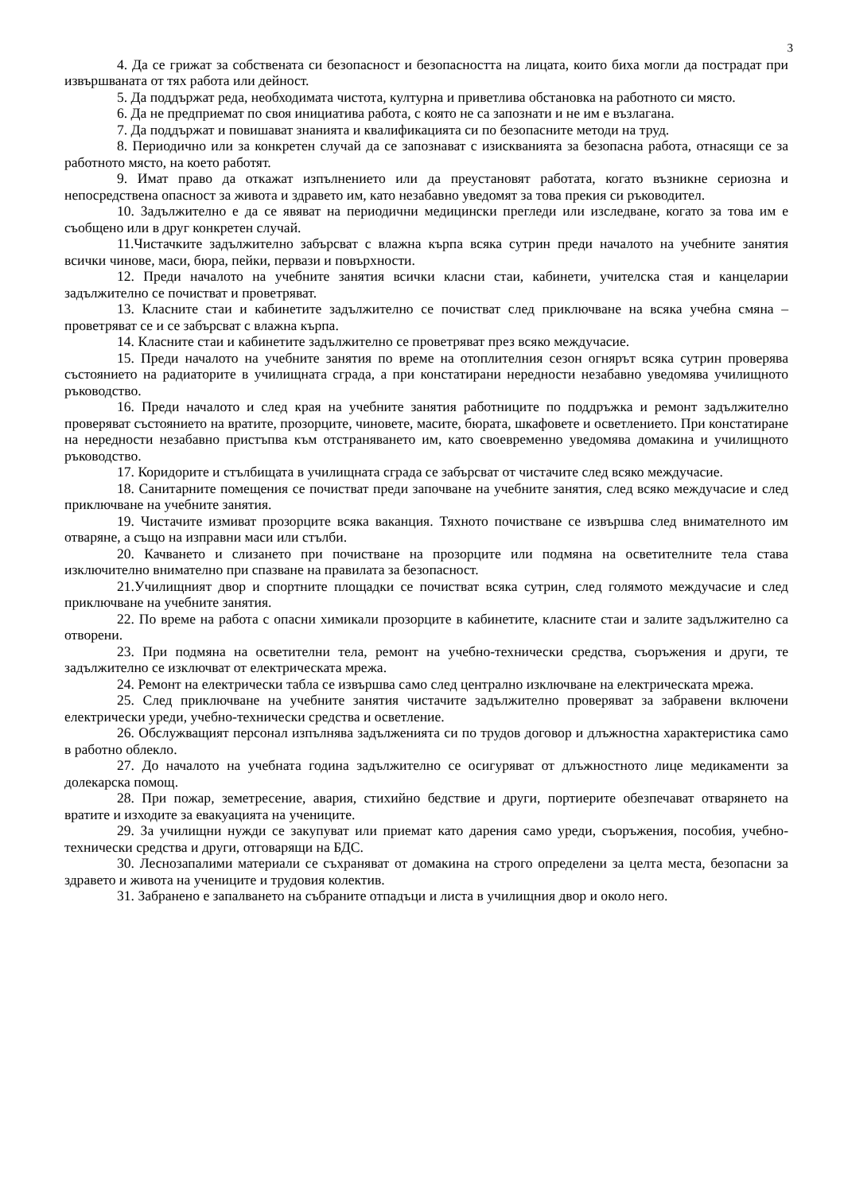3
4. Да се грижат за собствената си безопасност и безопасността на лицата, които биха могли да пострадат при извършваната от тях работа или дейност.
5. Да поддържат реда, необходимата чистота, културна и приветлива обстановка на работното си място.
6. Да не предприемат по своя инициатива работа, с която не са запознати и не им е възлагана.
7. Да поддържат и повишават знанията и квалификацията си по безопасните методи на труд.
8. Периодично или за конкретен случай да се запознават с изискванията за безопасна работа, отнасящи се за работното място, на което работят.
9. Имат право да откажат изпълнението или да преустановят работата, когато възникне сериозна и непосредствена опасност за живота и здравето им, като незабавно уведомят за това прекия си ръководител.
10. Задължително е да се явяват на периодични медицински прегледи или изследване, когато за това им е съобщено или в друг конкретен случай.
11.Чистачките задължително забърсват с влажна кърпа всяка сутрин преди началото на учебните занятия всички чинове, маси, бюра, пейки, первази и повърхности.
12. Преди началото на учебните занятия всички класни стаи, кабинети, учителска стая и канцеларии задължително се почистват и проветряват.
13. Класните стаи и кабинетите задължително се почистват след приключване на всяка учебна смяна – проветряват се и се забърсват с влажна кърпа.
14. Класните стаи и кабинетите задължително се проветряват през всяко междучасие.
15. Преди началото на учебните занятия по време на отоплителния сезон огнярът всяка сутрин проверява състоянието на радиаторите в училищната сграда, а при констатирани нередности незабавно уведомява училищното ръководство.
16. Преди началото и след края на учебните занятия работниците по поддръжка и ремонт задължително проверяват състоянието на вратите, прозорците, чиновете, масите, бюрата, шкафовете и осветлението. При констатиране на нередности незабавно пристъпва към отстраняването им, като своевременно уведомява домакина и училищното ръководство.
17. Коридорите и стълбищата в училищната сграда се забърсват от чистачите след всяко междучасие.
18. Санитарните помещения се почистват преди започване на учебните занятия, след всяко междучасие и след приключване на учебните занятия.
19. Чистачите измиват прозорците всяка ваканция. Тяхното почистване се извършва след внимателното им отваряне, а също на изправни маси или стълби.
20. Качването и слизането при почистване на прозорците или подмяна на осветителните тела става изключително внимателно при спазване на правилата за безопасност.
21.Училищният двор и спортните площадки се почистват всяка сутрин, след голямото междучасие и след приключване на учебните занятия.
22. По време на работа с опасни химикали прозорците в кабинетите, класните стаи и залите задължително са отворени.
23. При подмяна на осветителни тела, ремонт на учебно-технически средства, съоръжения и други, те задължително се изключват от електрическата мрежа.
24. Ремонт на електрически табла се извършва само след централно изключване на електрическата мрежа.
25. След приключване на учебните занятия чистачите задължително проверяват за забравени включени електрически уреди, учебно-технически средства и осветление.
26. Обслужващият персонал изпълнява задълженията си по трудов договор и длъжностна характеристика само в работно облекло.
27. До началото на учебната година задължително се осигуряват от длъжностното лице медикаменти за долекарска помощ.
28. При пожар, земетресение, авария, стихийно бедствие и други, портиерите обезпечават отварянето на вратите и изходите за евакуацията на учениците.
29. За училищни нужди се закупуват или приемат като дарения само уреди, съоръжения, пособия, учебно-технически средства и други, отговарящи на БДС.
30. Леснозапалими материали се съхраняват от домакина на строго определени за целта места, безопасни за здравето и живота на учениците и трудовия колектив.
31. Забранено е запалването на събраните отпадъци и листа в училищния двор и около него.